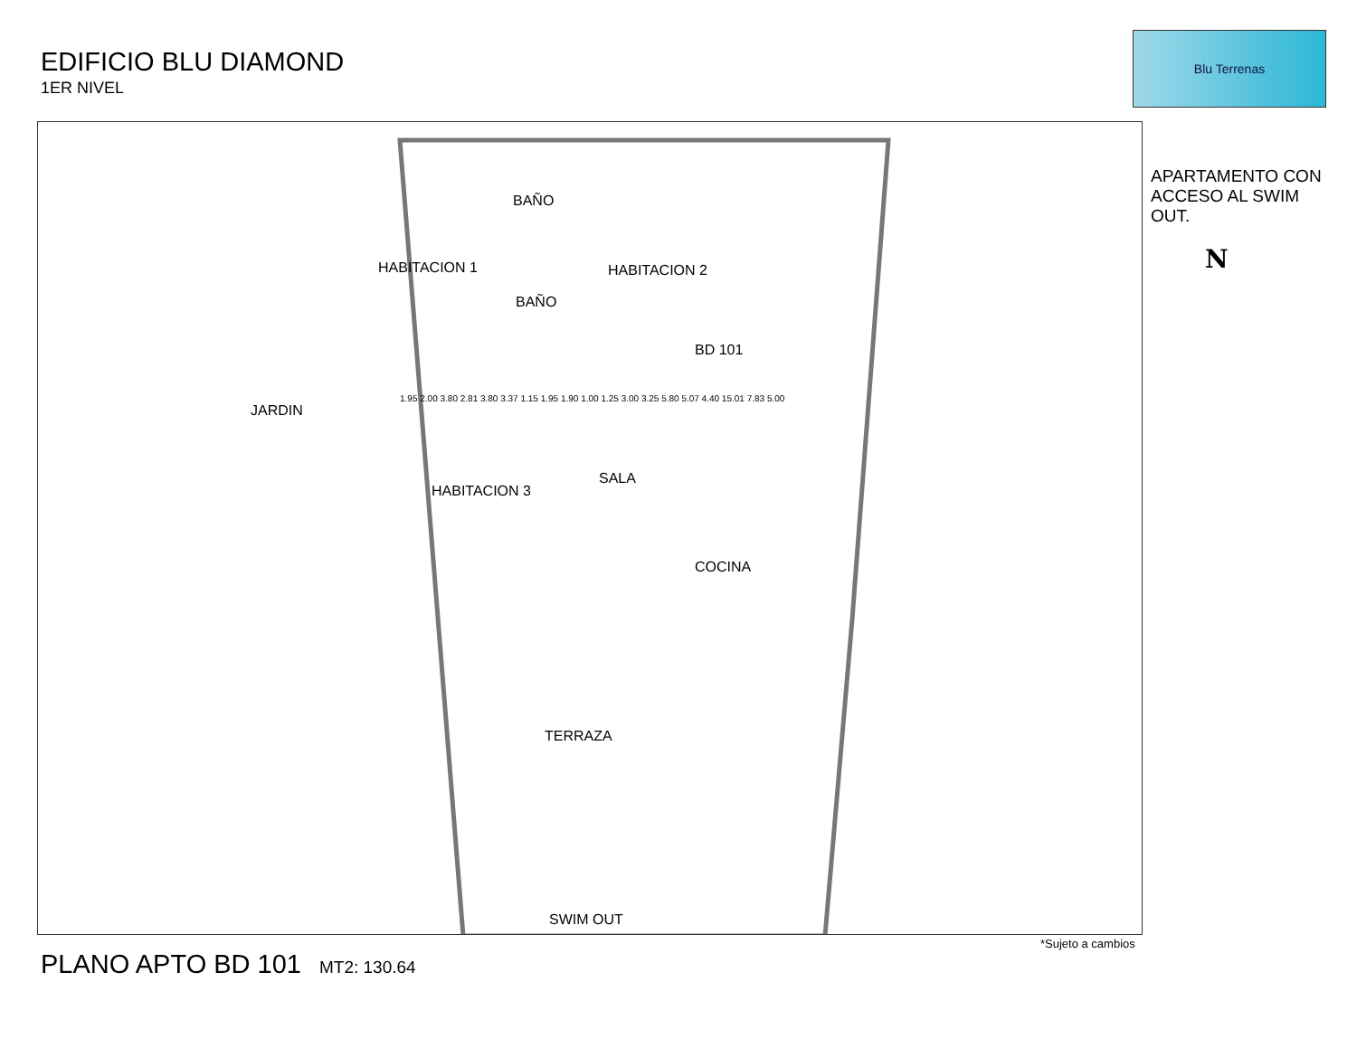EDIFICIO BLU DIAMOND
1ER NIVEL
Blu Terrenas
APARTAMENTO CON ACCESO AL SWIM OUT.
N
HABITACION 1
BAÑO
BAÑO
HABITACION 2
BD 101
JARDIN
SALA
HABITACION 3
COCINA
TERRAZA
SWIM OUT
1.95 2.00 3.80 2.81 3.80 3.37 1.15 1.95 1.90 1.00 1.25 3.00 3.25 5.80 5.07 4.40 15.01 7.83 5.00
PLANO APTO BD 101 MT2: 130.64
*Sujeto a cambios